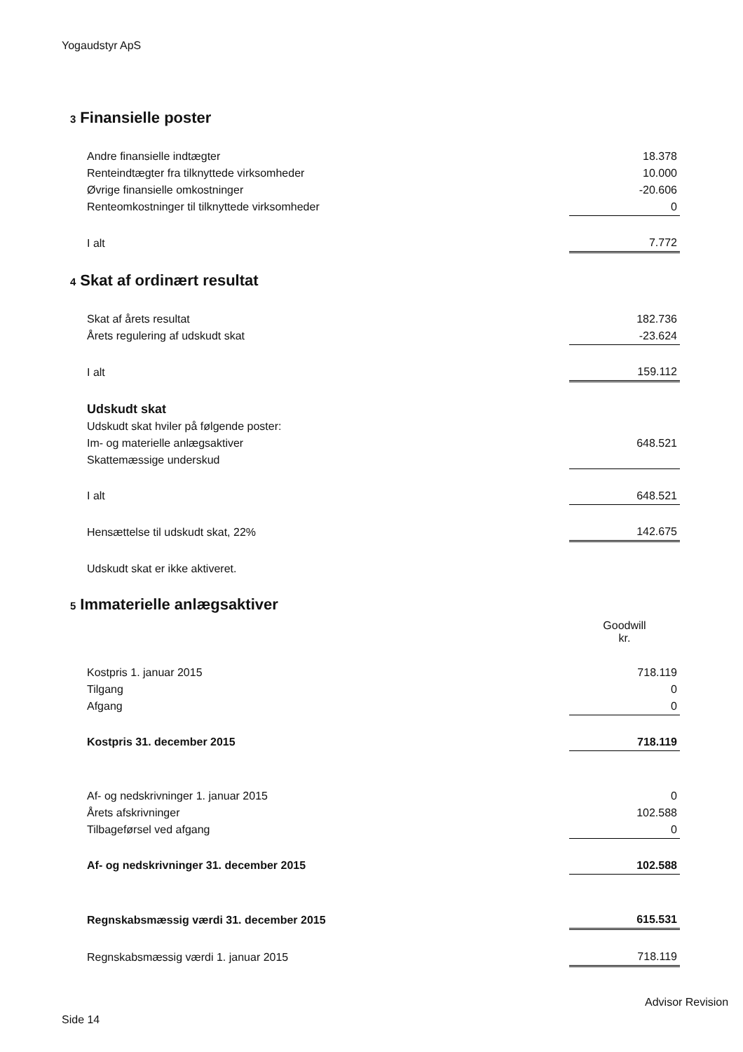Yogaudstyr ApS
3 Finansielle poster
| Andre finansielle indtægter | 18.378 |
| Renteindtægter fra tilknyttede virksomheder | 10.000 |
| Øvrige finansielle omkostninger | -20.606 |
| Renteomkostninger til tilknyttede virksomheder | 0 |
| I alt | 7.772 |
4 Skat af ordinært resultat
| Skat af årets resultat | 182.736 |
| Årets regulering af udskudt skat | -23.624 |
| I alt | 159.112 |
| Udskudt skat | |
| Udskudt skat hviler på følgende poster: | |
| Im- og materielle anlægsaktiver | 648.521 |
| Skattemæssige underskud | |
| I alt | 648.521 |
| Hensættelse til udskudt skat, 22% | 142.675 |
| Udskudt skat er ikke aktiveret. | |
5 Immaterielle anlægsaktiver
| | Goodwill kr. |
| Kostpris 1. januar 2015 | 718.119 |
| Tilgang | 0 |
| Afgang | 0 |
| Kostpris 31. december 2015 | 718.119 |
| Af- og nedskrivninger 1. januar 2015 | 0 |
| Årets afskrivninger | 102.588 |
| Tilbageførsel ved afgang | 0 |
| Af- og nedskrivninger 31. december 2015 | 102.588 |
| Regnskabsmæssig værdi 31. december 2015 | 615.531 |
| Regnskabsmæssig værdi 1. januar 2015 | 718.119 |
Advisor Revision
Side 14